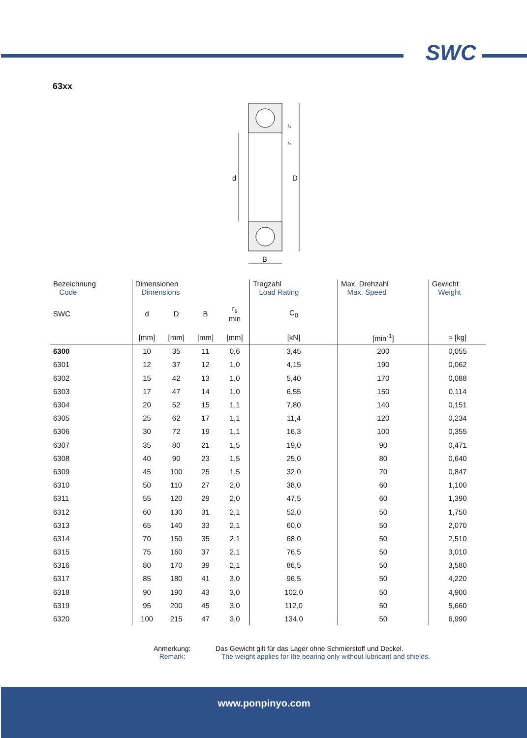SWC
63xx
d
D
B
rs
rs
| Bezeichnung Code | Dimensionen Dimensions | | | | Tragzahl Load Rating | Max. Drehzahl Max. Speed | Gewicht Weight |
| --- | --- | --- | --- | --- | --- | --- | --- |
| SWC | d | D | B | r<sub>s</sub> min | C<sub>0</sub> | | |
| | [mm] | [mm] | [mm] | [mm] | [kN] | [min<sup>-1</sup>] | ≈ [kg] |
| 6300 | 10 | 35 | 11 | 0,6 | 3,45 | 200 | 0,055 |
| 6301 | 12 | 37 | 12 | 1,0 | 4,15 | 190 | 0,062 |
| 6302 | 15 | 42 | 13 | 1,0 | 5,40 | 170 | 0,088 |
| 6303 | 17 | 47 | 14 | 1,0 | 6,55 | 150 | 0,114 |
| 6304 | 20 | 52 | 15 | 1,1 | 7,80 | 140 | 0,151 |
| 6305 | 25 | 62 | 17 | 1,1 | 11,4 | 120 | 0,234 |
| 6306 | 30 | 72 | 19 | 1,1 | 16,3 | 100 | 0,355 |
| 6307 | 35 | 80 | 21 | 1,5 | 19,0 | 90 | 0,471 |
| 6308 | 40 | 90 | 23 | 1,5 | 25,0 | 80 | 0,640 |
| 6309 | 45 | 100 | 25 | 1,5 | 32,0 | 70 | 0,847 |
| 6310 | 50 | 110 | 27 | 2,0 | 38,0 | 60 | 1,100 |
| 6311 | 55 | 120 | 29 | 2,0 | 47,5 | 60 | 1,390 |
| 6312 | 60 | 130 | 31 | 2,1 | 52,0 | 50 | 1,750 |
| 6313 | 65 | 140 | 33 | 2,1 | 60,0 | 50 | 2,070 |
| 6314 | 70 | 150 | 35 | 2,1 | 68,0 | 50 | 2,510 |
| 6315 | 75 | 160 | 37 | 2,1 | 76,5 | 50 | 3,010 |
| 6316 | 80 | 170 | 39 | 2,1 | 86,5 | 50 | 3,580 |
| 6317 | 85 | 180 | 41 | 3,0 | 96,5 | 50 | 4,220 |
| 6318 | 90 | 190 | 43 | 3,0 | 102,0 | 50 | 4,900 |
| 6319 | 95 | 200 | 45 | 3,0 | 112,0 | 50 | 5,660 |
| 6320 | 100 | 215 | 47 | 3,0 | 134,0 | 50 | 6,990 |
Anmerkung:
Remark:
Das Gewicht gilt für das Lager ohne Schmierstoff und Deckel.
The weight applies for the bearing only without lubricant and shields.
www.ponpinyo.com